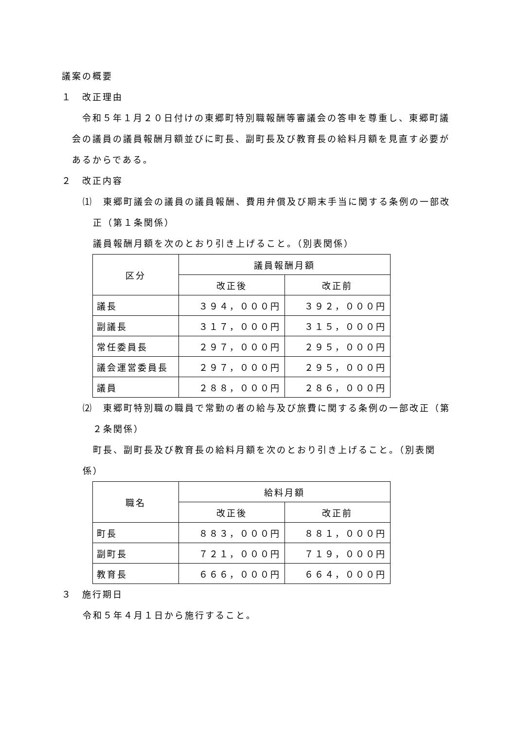議案の概要
１　改正理由
　令和５年１月２０日付けの東郷町特別職報酬等審議会の答申を尊重し、東郷町議会の議員の議員報酬月額並びに町長、副町長及び教育長の給料月額を見直す必要があるからである。
２　改正内容
⑴　東郷町議会の議員の議員報酬、費用弁償及び期末手当に関する条例の一部改正（第１条関係）
　議員報酬月額を次のとおり引き上げること。（別表関係）
| 区分 | 議員報酬月額 | |
| --- | --- | --- |
| | 改正後 | 改正前 |
| 議長 | ３９４，０００円 | ３９２，０００円 |
| 副議長 | ３１７，０００円 | ３１５，０００円 |
| 常任委員長 | ２９７，０００円 | ２９５，０００円 |
| 議会運営委員長 | ２９７，０００円 | ２９５，０００円 |
| 議員 | ２８８，０００円 | ２８６，０００円 |
⑵　東郷町特別職の職員で常勤の者の給与及び旅費に関する条例の一部改正（第２条関係）
町長、副町長及び教育長の給料月額を次のとおり引き上げること。（別表関係）
| 職名 | 給料月額 | |
| --- | --- | --- |
| | 改正後 | 改正前 |
| 町長 | ８８３，０００円 | ８８１，０００円 |
| 副町長 | ７２１，０００円 | ７１９，０００円 |
| 教育長 | ６６６，０００円 | ６６４，０００円 |
３　施行期日
令和５年４月１日から施行すること。